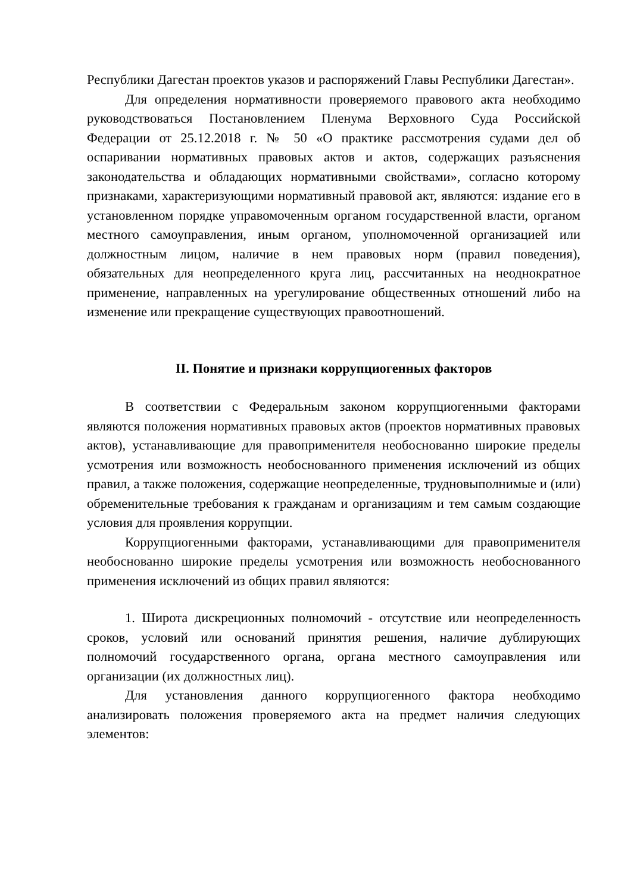Республики Дагестан проектов указов и распоряжений Главы Республики Дагестан».
Для определения нормативности проверяемого правового акта необходимо руководствоваться Постановлением Пленума Верховного Суда Российской Федерации от 25.12.2018 г. № 50 «О практике рассмотрения судами дел об оспаривании нормативных правовых актов и актов, содержащих разъяснения законодательства и обладающих нормативными свойствами», согласно которому признаками, характеризующими нормативный правовой акт, являются: издание его в установленном порядке управомоченным органом государственной власти, органом местного самоуправления, иным органом, уполномоченной организацией или должностным лицом, наличие в нем правовых норм (правил поведения), обязательных для неопределенного круга лиц, рассчитанных на неоднократное применение, направленных на урегулирование общественных отношений либо на изменение или прекращение существующих правоотношений.
II. Понятие и признаки коррупциогенных факторов
В соответствии с Федеральным законом коррупциогенными факторами являются положения нормативных правовых актов (проектов нормативных правовых актов), устанавливающие для правоприменителя необоснованно широкие пределы усмотрения или возможность необоснованного применения исключений из общих правил, а также положения, содержащие неопределенные, трудновыполнимые и (или) обременительные требования к гражданам и организациям и тем самым создающие условия для проявления коррупции.
Коррупциогенными факторами, устанавливающими для правоприменителя необоснованно широкие пределы усмотрения или возможность необоснованного применения исключений из общих правил являются:
1. Широта дискреционных полномочий - отсутствие или неопределенность сроков, условий или оснований принятия решения, наличие дублирующих полномочий государственного органа, органа местного самоуправления или организации (их должностных лиц).
Для установления данного коррупциогенного фактора необходимо анализировать положения проверяемого акта на предмет наличия следующих элементов: